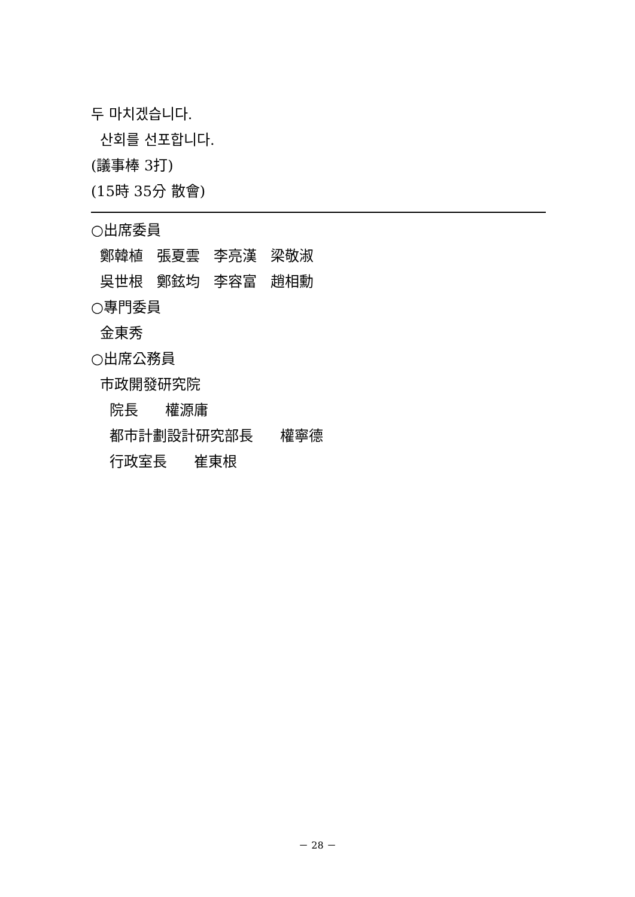두 마치겠습니다.
산회를 선포합니다.
(議事棒 3打)
(15時 35分 散會)
○出席委員
鄭韓植 張夏雲 李亮漢 梁敬淑
吳世根 鄭鉉均 李容富 趙相勳
○專門委員
金東秀
○出席公務員
市政開發研究院
院長 權源庸
都市計劃設計研究部長 權寧德
行政室長 崔東根
－ 28 －